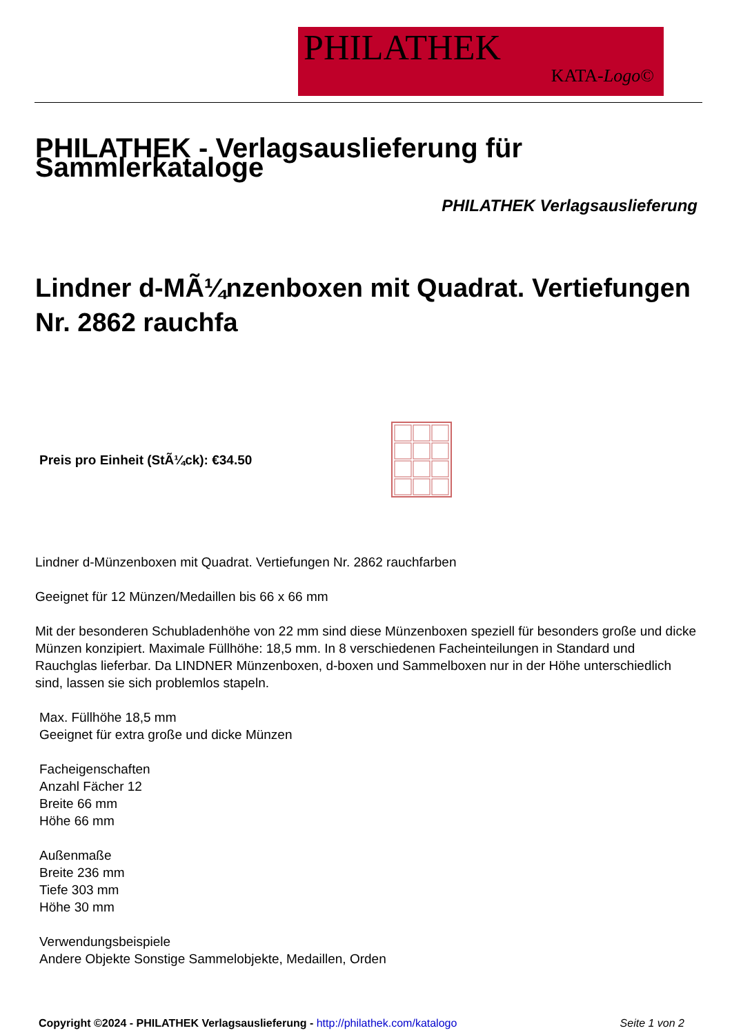PHILATHEK
KATA-Logo©
PHILATHEK - Verlagsauslieferung für Sammlerkataloge
PHILATHEK Verlagsauslieferung
Lindner d-MÃ¼nzenboxen mit Quadrat. Vertiefungen Nr. 2862 rauchfa
Preis pro Einheit (StÃ¼ck): €34.50
Lindner d-Münzenboxen mit Quadrat. Vertiefungen Nr. 2862 rauchfarben
Geeignet für 12 Münzen/Medaillen bis 66 x 66 mm
Mit der besonderen Schubladenhöhe von 22 mm sind diese Münzenboxen speziell für besonders große und dicke Münzen konzipiert. Maximale Füllhöhe: 18,5 mm. In 8 verschiedenen Facheinteilungen in Standard und Rauchglas lieferbar. Da LINDNER Münzenboxen, d-boxen und Sammelboxen nur in der Höhe unterschiedlich sind, lassen sie sich problemlos stapeln.
Max. Füllhöhe 18,5 mm
Geeignet für extra große und dicke Münzen
Facheigenschaften
Anzahl Fächer 12
Breite 66 mm
Höhe 66 mm
Außenmaße
Breite 236 mm
Tiefe 303 mm
Höhe 30 mm
Verwendungsbeispiele
Andere Objekte Sonstige Sammelobjekte, Medaillen, Orden
Copyright ©2024 - PHILATHEK Verlagsauslieferung - http://philathek.com/katalogo Seite 1 von 2